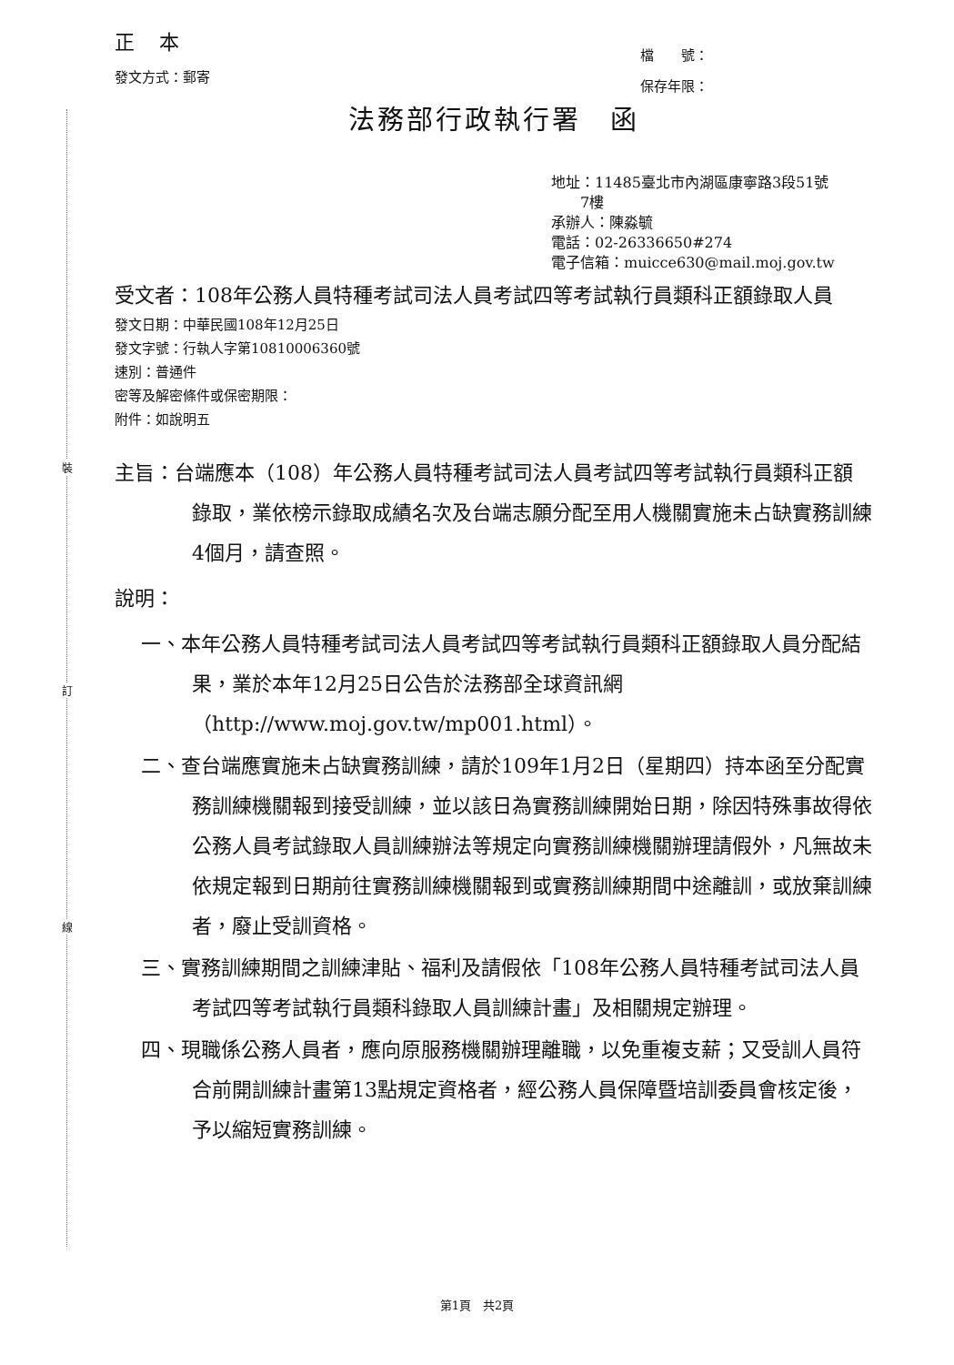裝
訂
線
正 本
發文方式：郵寄
檔　　號：
保存年限：
法務部行政執行署　函
地址：11485臺北市內湖區康寧路3段51號
　　7樓
承辦人：陳淼毓
電話：02-26336650#274
電子信箱：muicce630@mail.moj.gov.tw
受文者：108年公務人員特種考試司法人員考試四等考試執行員類科正額錄取人員
發文日期：中華民國108年12月25日
發文字號：行執人字第10810006360號
速別：普通件
密等及解密條件或保密期限：
附件：如說明五
主旨：台端應本（108）年公務人員特種考試司法人員考試四等考試執行員類科正額錄取，業依榜示錄取成績名次及台端志願分配至用人機關實施未占缺實務訓練4個月，請查照。
說明：
一、本年公務人員特種考試司法人員考試四等考試執行員類科正額錄取人員分配結果，業於本年12月25日公告於法務部全球資訊網（http://www.moj.gov.tw/mp001.html）。
二、查台端應實施未占缺實務訓練，請於109年1月2日（星期四）持本函至分配實務訓練機關報到接受訓練，並以該日為實務訓練開始日期，除因特殊事故得依公務人員考試錄取人員訓練辦法等規定向實務訓練機關辦理請假外，凡無故未依規定報到日期前往實務訓練機關報到或實務訓練期間中途離訓，或放棄訓練者，廢止受訓資格。
三、實務訓練期間之訓練津貼、福利及請假依「108年公務人員特種考試司法人員考試四等考試執行員類科錄取人員訓練計畫」及相關規定辦理。
四、現職係公務人員者，應向原服務機關辦理離職，以免重複支薪；又受訓人員符合前開訓練計畫第13點規定資格者，經公務人員保障暨培訓委員會核定後，予以縮短實務訓練。
第1頁　共2頁